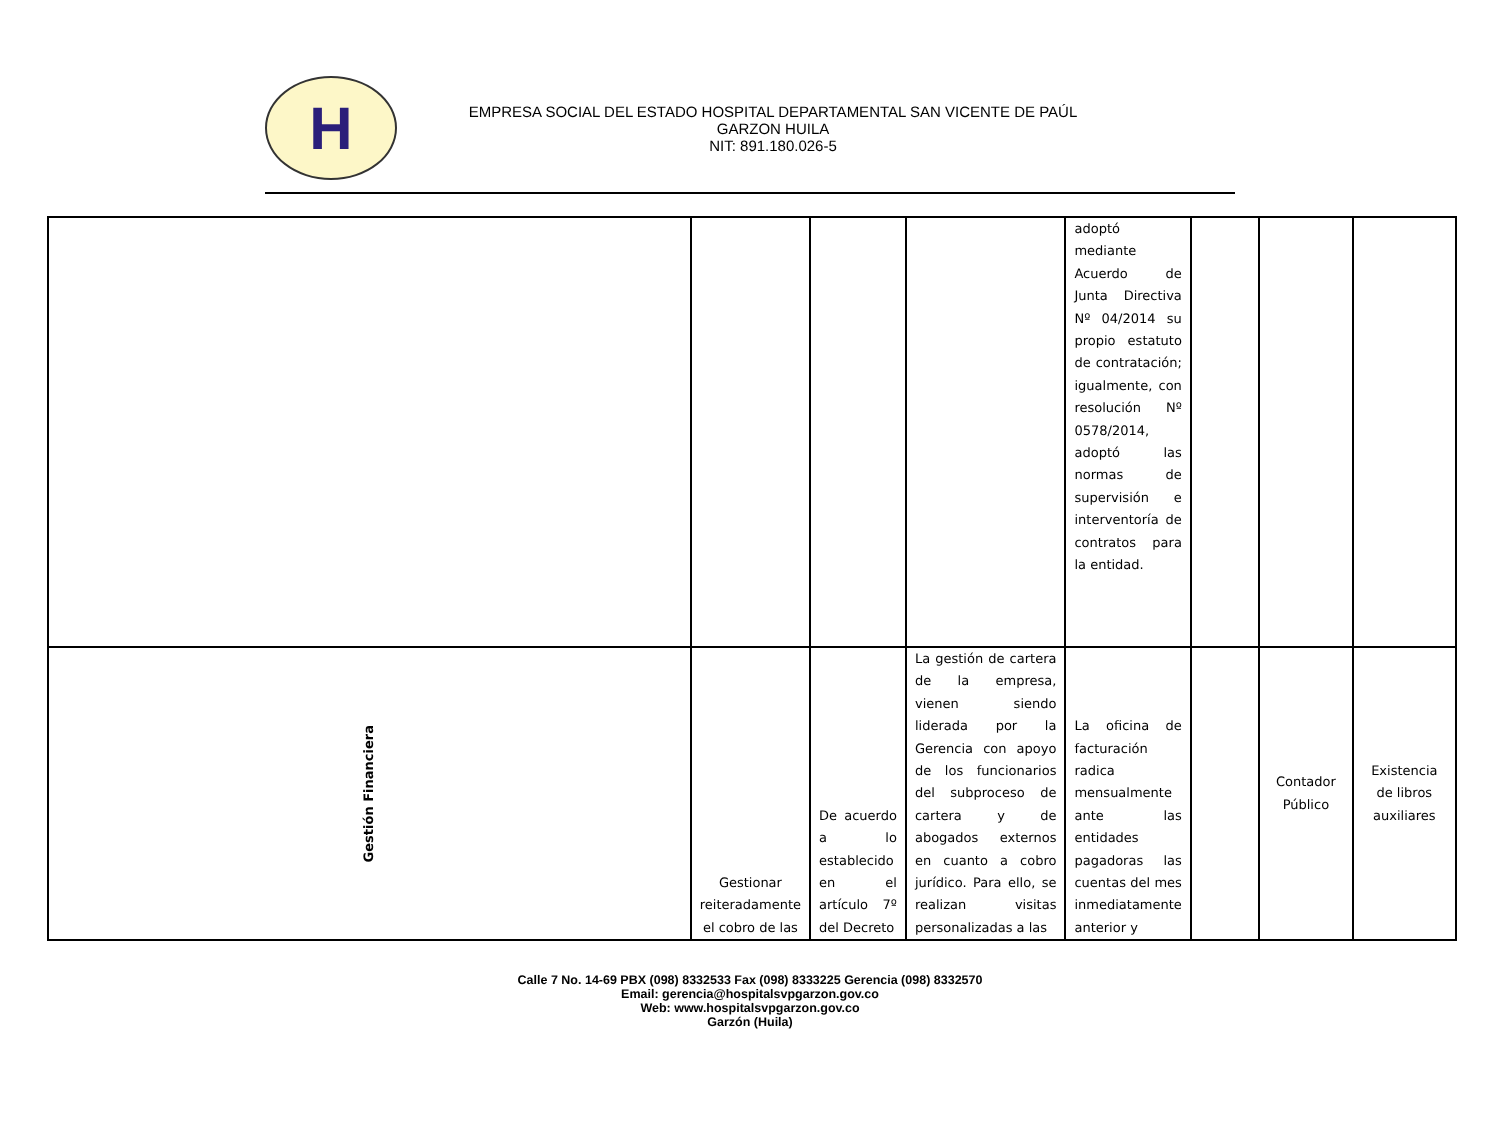H
EMPRESA SOCIAL DEL ESTADO HOSPITAL DEPARTAMENTAL SAN VICENTE DE PAÚL
GARZON HUILA
NIT: 891.180.026-5
| | | | | adoptó mediante Acuerdo de Junta Directiva Nº 04/2014 su propio estatuto de contratación; igualmente, con resolución Nº 0578/2014, adoptó las normas de supervisión e interventoría de contratos para la entidad. | | | |
| Gestión Financiera | Gestionar reiteradamente el cobro de las | De acuerdo a lo establecido en el artículo 7º del Decreto | La gestión de cartera de la empresa, vienen siendo liderada por la Gerencia con apoyo de los funcionarios del subproceso de cartera y de abogados externos en cuanto a cobro jurídico. Para ello, se realizan visitas personalizadas a las | La oficina de facturación radica mensualmente ante las entidades pagadoras las cuentas del mes inmediatamente anterior y | | Contador Público | Existencia de libros auxiliares |
Calle 7 No. 14-69 PBX (098) 8332533 Fax (098) 8333225 Gerencia (098) 8332570
Email: gerencia@hospitalsvpgarzon.gov.co
Web: www.hospitalsvpgarzon.gov.co
Garzón (Huila)